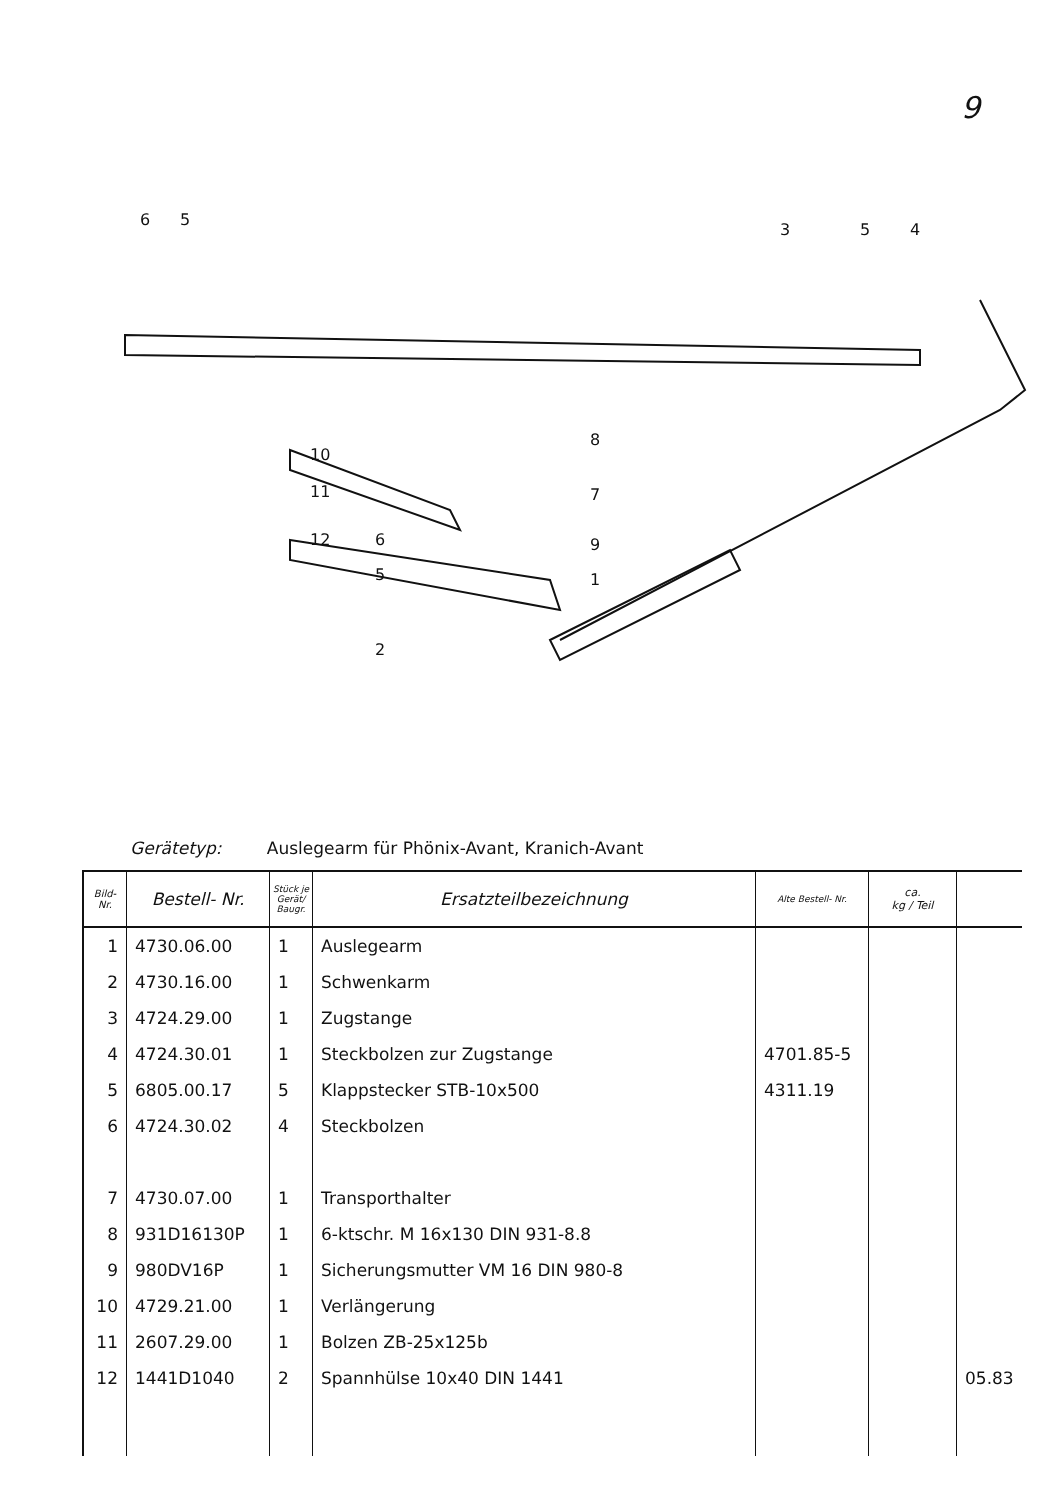9
6
5
3
5
4
8
10
11
12
7
6
9
5
1
2
Gerätetyp: Auslegearm für Phönix-Avant, Kranich-Avant
| Bild- Nr. | Bestell- Nr. | Stück je Gerät/ Baugr. | Ersatzteilbezeichnung | Alte Bestell- Nr. | ca. kg / Teil | |
| --- | --- | --- | --- | --- | --- | --- |
| 1 | 4730.06.00 | 1 | Auslegearm | | | |
| 2 | 4730.16.00 | 1 | Schwenkarm | | | |
| 3 | 4724.29.00 | 1 | Zugstange | | | |
| 4 | 4724.30.01 | 1 | Steckbolzen zur Zugstange | 4701.85-5 | | |
| 5 | 6805.00.17 | 5 | Klappstecker STB-10x500 | 4311.19 | | |
| 6 | 4724.30.02 | 4 | Steckbolzen | | | |
| 7 | 4730.07.00 | 1 | Transporthalter | | | |
| 8 | 931D16130P | 1 | 6-ktschr. M 16x130 DIN 931-8.8 | | | |
| 9 | 980DV16P | 1 | Sicherungsmutter VM 16 DIN 980-8 | | | |
| 10 | 4729.21.00 | 1 | Verlängerung | | | |
| 11 | 2607.29.00 | 1 | Bolzen ZB-25x125b | | | |
| 12 | 1441D1040 | 2 | Spannhülse 10x40 DIN 1441 | | | 05.83 |